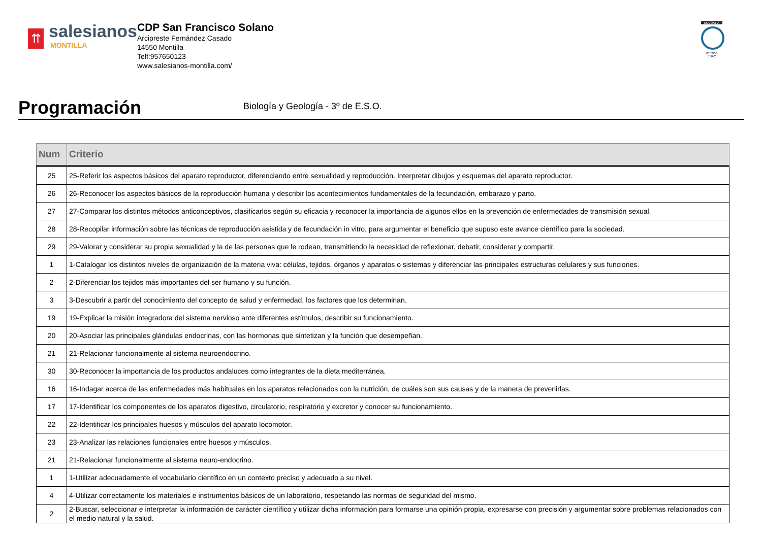⇈
salesianos
MONTILLA
CDP San Francisco Solano
Arcipreste Fernández Casado
14550 Montilla
Telf:957650123
www.salesianos-montilla.com/
EDUQATIA
0162/06
ENAC
Programación
Biología y Geología - 3º de E.S.O.
| Num | Criterio |
| --- | --- |
| 25 | 25-Referir los aspectos básicos del aparato reproductor, diferenciando entre sexualidad y reproducción. Interpretar dibujos y esquemas del aparato reproductor. |
| 26 | 26-Reconocer los aspectos básicos de la reproducción humana y describir los acontecimientos fundamentales de la fecundación, embarazo y parto. |
| 27 | 27-Comparar los distintos métodos anticonceptivos, clasificarlos según su eficacia y reconocer la importancia de algunos ellos en la prevención de enfermedades de transmisión sexual. |
| 28 | 28-Recopilar información sobre las técnicas de reproducción asistida y de fecundación in vitro, para argumentar el beneficio que supuso este avance científico para la sociedad. |
| 29 | 29-Valorar y considerar su propia sexualidad y la de las personas que le rodean, transmitiendo la necesidad de reflexionar, debatir, considerar y compartir. |
| 1 | 1-Catalogar los distintos niveles de organización de la materia viva: células, tejidos, órganos y aparatos o sistemas y diferenciar las principales estructuras celulares y sus funciones. |
| 2 | 2-Diferenciar los tejidos más importantes del ser humano y su función. |
| 3 | 3-Descubrir a partir del conocimiento del concepto de salud y enfermedad, los factores que los determinan. |
| 19 | 19-Explicar la misión integradora del sistema nervioso ante diferentes estímulos, describir su funcionamiento. |
| 20 | 20-Asociar las principales glándulas endocrinas, con las hormonas que sintetizan y la función que desempeñan. |
| 21 | 21-Relacionar funcionalmente al sistema neuroendocrino. |
| 30 | 30-Reconocer la importancia de los productos andaluces como integrantes de la dieta mediterránea. |
| 16 | 16-Indagar acerca de las enfermedades más habituales en los aparatos relacionados con la nutrición, de cuáles son sus causas y de la manera de prevenirlas. |
| 17 | 17-Identificar los componentes de los aparatos digestivo, circulatorio, respiratorio y excretor y conocer su funcionamiento. |
| 22 | 22-Identificar los principales huesos y músculos del aparato locomotor. |
| 23 | 23-Analizar las relaciones funcionales entre huesos y músculos. |
| 21 | 21-Relacionar funcionalmente al sistema neuro-endocrino. |
| 1 | 1-Utilizar adecuadamente el vocabulario científico en un contexto preciso y adecuado a su nivel. |
| 4 | 4-Utilizar correctamente los materiales e instrumentos básicos de un laboratorio, respetando las normas de seguridad del mismo. |
| 2 | 2-Buscar, seleccionar e interpretar la información de carácter científico y utilizar dicha información para formarse una opinión propia, expresarse con precisión y argumentar sobre problemas relacionados con el medio natural y la salud. |